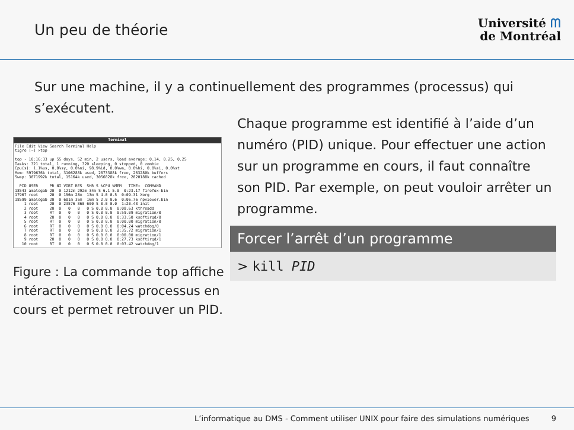Un peu de théorie
Université ᗰ
de Montréal
Sur une machine, il y a continuellement des programmes (processus) qui s’exécutent.
Terminal
File Edit View Search Terminal Help
tigre [~] >top

top - 10:16:33 up 55 days, 52 min, 2 users, load average: 0.14, 0.25, 0.25
Tasks: 321 total, 1 running, 320 sleeping, 0 stopped, 0 zombie
Cpu(s): 1.1%us, 0.0%sy, 0.0%ni, 98.9%id, 0.0%wa, 0.0%hi, 0.0%si, 0.0%st
Mem: 5979676k total, 3106288k used, 2873388k free, 263280k buffers
Swap: 3071992k total, 15164k used, 3056828k free, 2020188k cached

  PID USER     PR NI VIRT RES  SHR S %CPU %MEM   TIME+  COMMAND
18543 amalegab 20  0 1212m 292m 34m S 6.1 5.0  0:23.17 firefox-bin
17967 root     20  0 156m 28m  13m S 4.0 0.5  0:09.31 Xorg
18599 amalegab 20  0 601m 35m  16m S 2.0 0.6  0:06.76 npviewer.bin
    1 root     20  0 23576 860 600 S 0.0 0.0  1:20.48 init
    2 root     20  0   0   0   0 S 0.0 0.0  0:08.63 kthreadd
    3 root     RT  0   0   0   0 S 0.0 0.0  0:59.09 migration/0
    4 root     20  0   0   0   0 S 0.0 0.0  0:33.50 ksoftirqd/0
    5 root     RT  0   0   0   0 S 0.0 0.0  0:00.00 migration/0
    6 root     RT  0   0   0   0 S 0.0 0.0  0:04.24 watchdog/0
    7 root     RT  0   0   0   0 S 0.0 0.0  2:35.72 migration/1
    8 root     RT  0   0   0   0 S 0.0 0.0  0:00.00 migration/1
    9 root     20  0   0   0   0 S 0.0 0.0  0:27.73 ksoftirqd/1
   10 root     RT  0   0   0   0 S 0.0 0.0  0:03.42 watchdog/1
Figure : La commande top affiche intéractivement les processus en cours et permet retrouver un PID.
Chaque programme est identifié à l’aide d’un numéro (PID) unique. Pour effectuer une action sur un programme en cours, il faut connaître son PID. Par exemple, on peut vouloir arrêter un programme.
Forcer l’arrêt d’un programme
> kill PID
L’informatique au DMS - Comment utiliser UNIX pour faire des simulations numériques 9